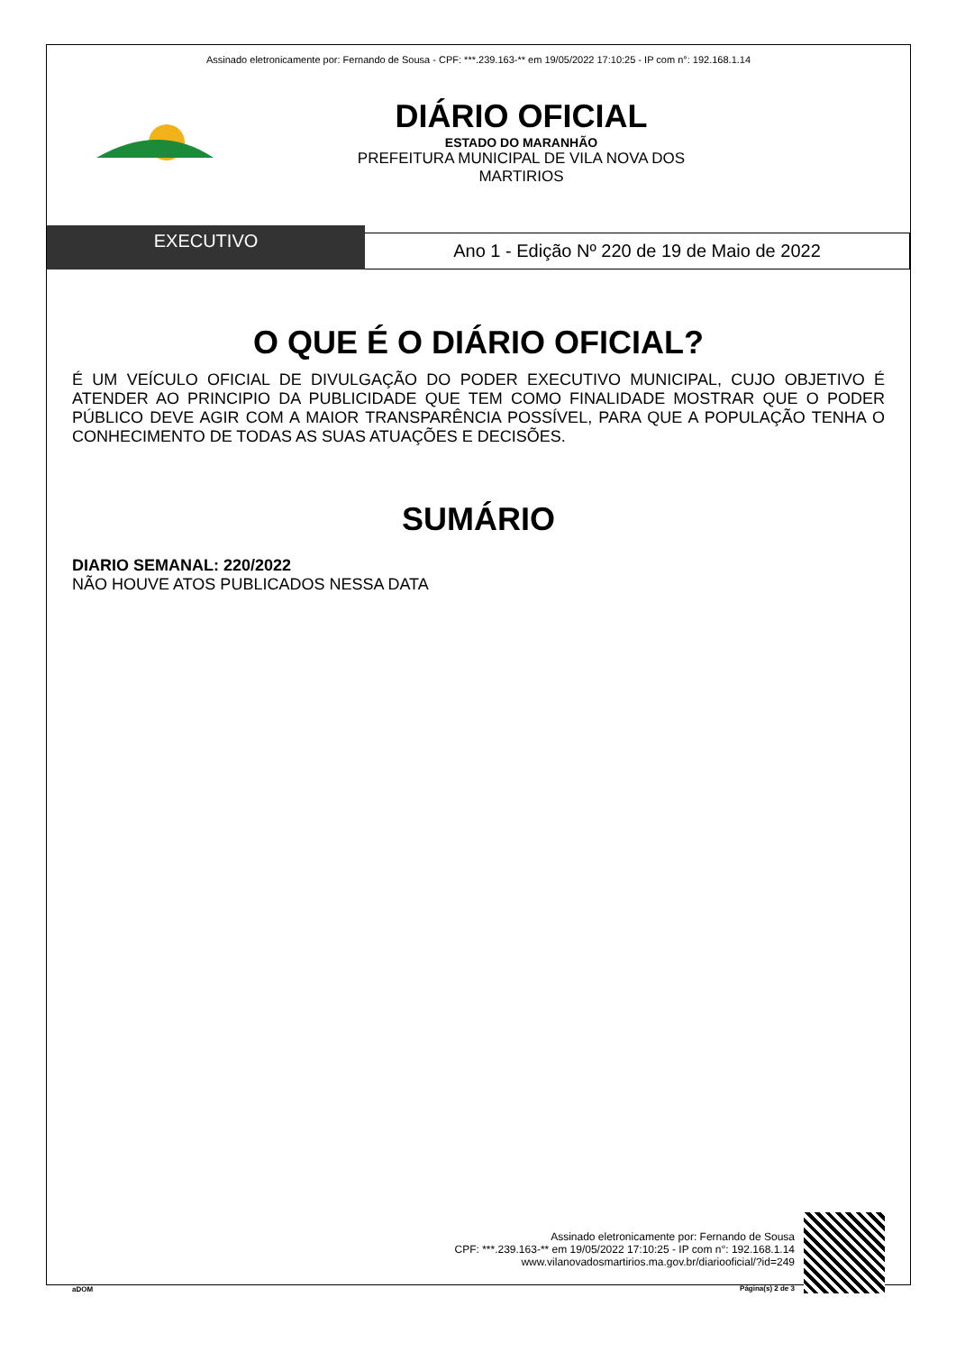Assinado eletronicamente por: Fernando de Sousa - CPF: ***.239.163-** em 19/05/2022 17:10:25 - IP com n°: 192.168.1.14
DIÁRIO OFICIAL
ESTADO DO MARANHÃO
PREFEITURA MUNICIPAL DE VILA NOVA DOS
MARTIRIOS
EXECUTIVO
Ano 1 - Edição Nº 220 de 19 de Maio de 2022
O QUE É O DIÁRIO OFICIAL?
É UM VEÍCULO OFICIAL DE DIVULGAÇÃO DO PODER EXECUTIVO MUNICIPAL, CUJO OBJETIVO É ATENDER AO PRINCIPIO DA PUBLICIDADE QUE TEM COMO FINALIDADE MOSTRAR QUE O PODER PÚBLICO DEVE AGIR COM A MAIOR TRANSPARÊNCIA POSSÍVEL, PARA QUE A POPULAÇÃO TENHA O CONHECIMENTO DE TODAS AS SUAS ATUAÇÕES E DECISÕES.
SUMÁRIO
DIARIO SEMANAL: 220/2022
NÃO HOUVE ATOS PUBLICADOS NESSA DATA
aDOM
Assinado eletronicamente por: Fernando de Sousa
CPF: ***.239.163-** em 19/05/2022 17:10:25 - IP com n°: 192.168.1.14
www.vilanovadosmartirios.ma.gov.br/diariooficial/?id=249
Página(s) 2 de 3